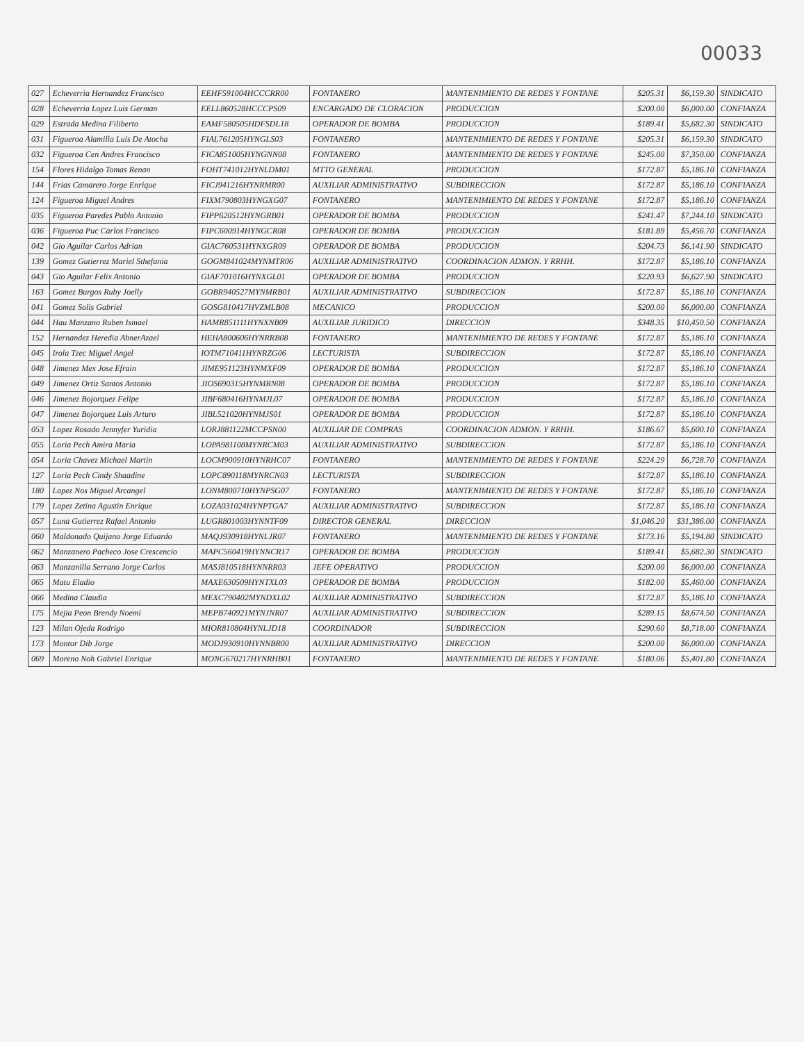00033
| 027 | Echeverria Hernandez Francisco | EEHF591004HCCCRR00 | FONTANERO | MANTENIMIENTO DE REDES Y FONTANE | $205.31 | $6,159.30 | SINDICATO |
| 028 | Echeverria Lopez Luis German | EELL860528HCCCPS09 | ENCARGADO DE CLORACION | PRODUCCION | $200.00 | $6,000.00 | CONFIANZA |
| 029 | Estrada Medina Filiberto | EAMF580505HDFSDL18 | OPERADOR DE BOMBA | PRODUCCION | $189.41 | $5,682.30 | SINDICATO |
| 031 | Figueroa Alamilla Luis De Atocha | FIAL761205HYNGLS03 | FONTANERO | MANTENIMIENTO DE REDES Y FONTANE | $205.31 | $6,159.30 | SINDICATO |
| 032 | Figueroa Cen Andres Francisco | FICA851005HYNGNN08 | FONTANERO | MANTENIMIENTO DE REDES Y FONTANE | $245.00 | $7,350.00 | CONFIANZA |
| 154 | Flores Hidalgo Tomas Renan | FOHT741012HYNLDM01 | MTTO GENERAL | PRODUCCION | $172.87 | $5,186.10 | CONFIANZA |
| 144 | Frias Camarero Jorge Enrique | FICJ941216HYNRMR00 | AUXILIAR ADMINISTRATIVO | SUBDIRECCION | $172.87 | $5,186.10 | CONFIANZA |
| 124 | Figueroa Miguel Andres | FIXM790803HYNGXG07 | FONTANERO | MANTENIMIENTO DE REDES Y FONTANE | $172.87 | $5,186.10 | CONFIANZA |
| 035 | Figueroa Paredes Pablo Antonio | FIPP620512HYNGRB01 | OPERADOR DE BOMBA | PRODUCCION | $241.47 | $7,244.10 | SINDICATO |
| 036 | Figueroa Puc Carlos Francisco | FIPC600914HYNGCR08 | OPERADOR DE BOMBA | PRODUCCION | $181.89 | $5,456.70 | CONFIANZA |
| 042 | Gio Aguilar Carlos Adrian | GIAC760531HYNXGR09 | OPERADOR DE BOMBA | PRODUCCION | $204.73 | $6,141.90 | SINDICATO |
| 139 | Gomez Gutierrez Mariel Sthefania | GOGM841024MYNMTR06 | AUXILIAR ADMINISTRATIVO | COORDINACION ADMON. Y RRHH. | $172.87 | $5,186.10 | CONFIANZA |
| 043 | Gio Aguilar Felix Antonio | GIAF701016HYNXGL01 | OPERADOR DE BOMBA | PRODUCCION | $220.93 | $6,627.90 | SINDICATO |
| 163 | Gomez Burgos Ruby Joelly | GOBR940527MYNMRB01 | AUXILIAR ADMINISTRATIVO | SUBDIRECCION | $172.87 | $5,186.10 | CONFIANZA |
| 041 | Gomez Solis Gabriel | GOSG810417HVZMLB08 | MECANICO | PRODUCCION | $200.00 | $6,000.00 | CONFIANZA |
| 044 | Hau Manzano Ruben Ismael | HAMR851111HYNXNB09 | AUXILIAR JURIDICO | DIRECCION | $348.35 | $10,450.50 | CONFIANZA |
| 152 | Hernandez Heredia AbnerAzael | HEHA800606HYNRRB08 | FONTANERO | MANTENIMIENTO DE REDES Y FONTANE | $172.87 | $5,186.10 | CONFIANZA |
| 045 | Irola Tzec Miguel Angel | IOTM710411HYNRZG06 | LECTURISTA | SUBDIRECCION | $172.87 | $5,186.10 | CONFIANZA |
| 048 | Jimenez Mex Jose Efrain | JIME951123HYNMXF09 | OPERADOR DE BOMBA | PRODUCCION | $172.87 | $5,186.10 | CONFIANZA |
| 049 | Jimenez Ortiz Santos Antonio | JIOS690315HYNMRN08 | OPERADOR DE BOMBA | PRODUCCION | $172.87 | $5,186.10 | CONFIANZA |
| 046 | Jimenez Bojorquez Felipe | JIBF680416HYNMJL07 | OPERADOR DE BOMBA | PRODUCCION | $172.87 | $5,186.10 | CONFIANZA |
| 047 | Jimenez Bojorquez Luis Arturo | JIBL521020HYNMJS01 | OPERADOR DE BOMBA | PRODUCCION | $172.87 | $5,186.10 | CONFIANZA |
| 053 | Lopez Rosado Jennyfer Yuridia | LORJ881122MCCPSN00 | AUXILIAR DE COMPRAS | COORDINACION ADMON. Y RRHH. | $186.67 | $5,600.10 | CONFIANZA |
| 055 | Loria Pech Amira Maria | LOPA981108MYNRCM03 | AUXILIAR ADMINISTRATIVO | SUBDIRECCION | $172.87 | $5,186.10 | CONFIANZA |
| 054 | Loria Chavez Michael Martin | LOCM900910HYNRHC07 | FONTANERO | MANTENIMIENTO DE REDES Y FONTANE | $224.29 | $6,728.70 | CONFIANZA |
| 127 | Loria Pech Cindy Shaadine | LOPC890118MYNRCN03 | LECTURISTA | SUBDIRECCION | $172.87 | $5,186.10 | CONFIANZA |
| 180 | Lopez Nos Miguel Arcangel | LONM800710HYNPSG07 | FONTANERO | MANTENIMIENTO DE REDES Y FONTANE | $172.87 | $5,186.10 | CONFIANZA |
| 179 | Lopez Zetina Agustin Enrique | LOZA031024HYNPTGA7 | AUXILIAR ADMINISTRATIVO | SUBDIRECCION | $172.87 | $5,186.10 | CONFIANZA |
| 057 | Luna Gutierrez Rafael Antonio | LUGR801003HYNNTF09 | DIRECTOR GENERAL | DIRECCION | $1,046.20 | $31,386.00 | CONFIANZA |
| 060 | Maldonado Quijano Jorge Eduardo | MAQJ930918HYNLJR07 | FONTANERO | MANTENIMIENTO DE REDES Y FONTANE | $173.16 | $5,194.80 | SINDICATO |
| 062 | Manzanero Pacheco Jose Crescencio | MAPC560419HYNNCR17 | OPERADOR DE BOMBA | PRODUCCION | $189.41 | $5,682.30 | SINDICATO |
| 063 | Manzanilla Serrano Jorge Carlos | MASJ810518HYNNRR03 | JEFE OPERATIVO | PRODUCCION | $200.00 | $6,000.00 | CONFIANZA |
| 065 | Matu Eladio | MAXE630509HYNTXL03 | OPERADOR DE BOMBA | PRODUCCION | $182.00 | $5,460.00 | CONFIANZA |
| 066 | Medina Claudia | MEXC790402MYNDXL02 | AUXILIAR ADMINISTRATIVO | SUBDIRECCION | $172.87 | $5,186.10 | CONFIANZA |
| 175 | Mejia Peon Brendy Noemi | MEPB740921MYNJNR07 | AUXILIAR ADMINISTRATIVO | SUBDIRECCION | $289.15 | $8,674.50 | CONFIANZA |
| 123 | Milan Ojeda Rodrigo | MIOR810804HYNLJD18 | COORDINADOR | SUBDIRECCION | $290.60 | $8,718.00 | CONFIANZA |
| 173 | Montor Dib Jorge | MODJ930910HYNNBR00 | AUXILIAR ADMINISTRATIVO | DIRECCION | $200.00 | $6,000.00 | CONFIANZA |
| 069 | Moreno Noh Gabriel Enrique | MONG670217HYNRHB01 | FONTANERO | MANTENIMIENTO DE REDES Y FONTANE | $180.06 | $5,401.80 | CONFIANZA |